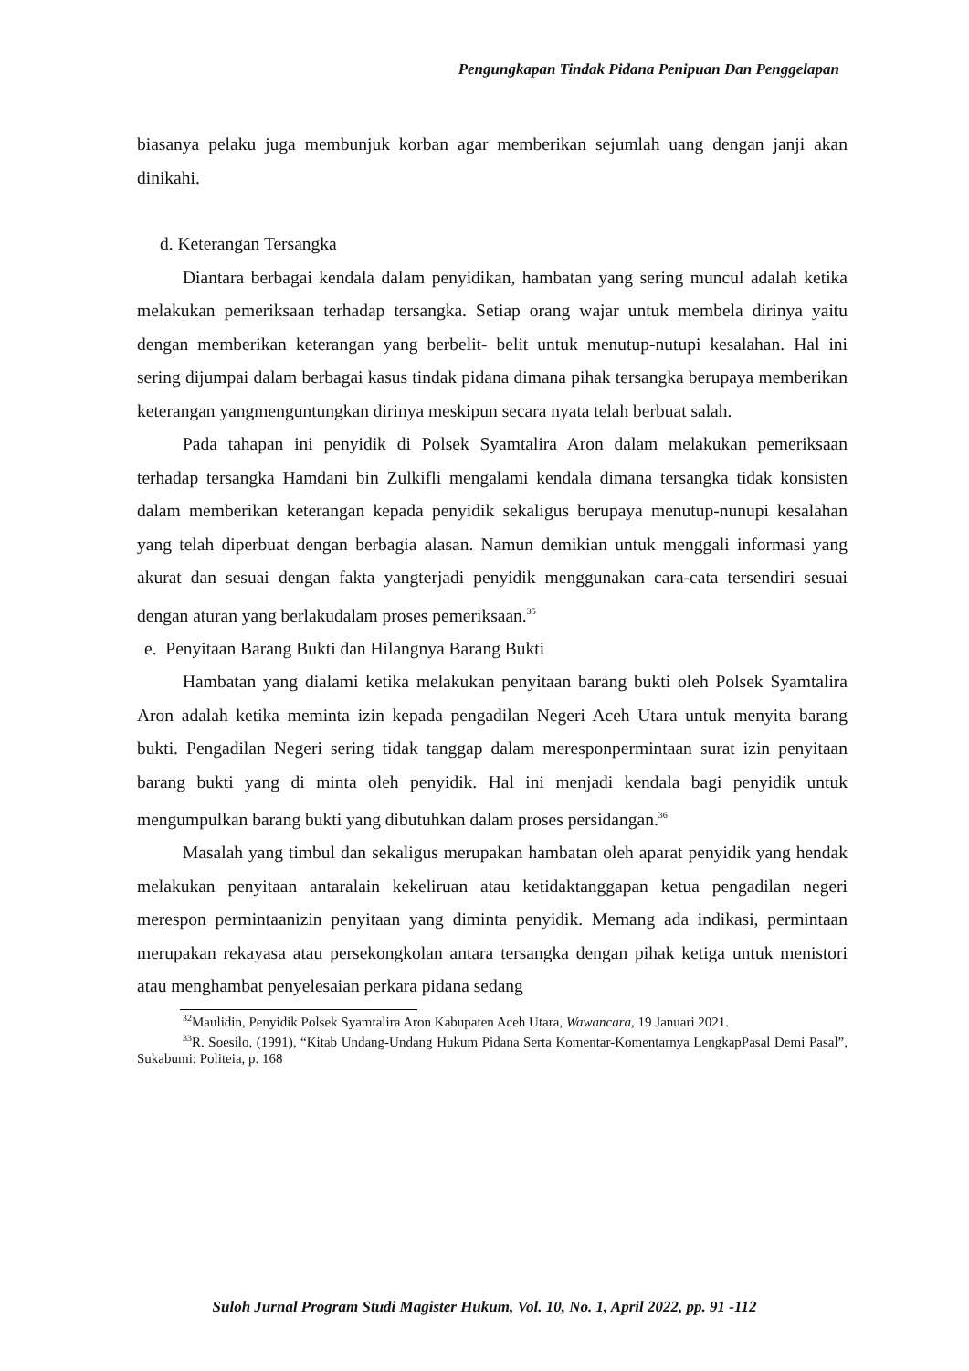Pengungkapan Tindak Pidana Penipuan Dan Penggelapan
biasanya pelaku juga membunjuk korban agar memberikan sejumlah uang dengan janji akan dinikahi.
d. Keterangan Tersangka
Diantara berbagai kendala dalam penyidikan, hambatan yang sering muncul adalah ketika melakukan pemeriksaan terhadap tersangka. Setiap orang wajar untuk membela dirinya yaitu dengan memberikan keterangan yang berbelit- belit untuk menutup-nutupi kesalahan. Hal ini sering dijumpai dalam berbagai kasus tindak pidana dimana pihak tersangka berupaya memberikan keterangan yangmenguntungkan dirinya meskipun secara nyata telah berbuat salah.
Pada tahapan ini penyidik di Polsek Syamtalira Aron dalam melakukan pemeriksaan terhadap tersangka Hamdani bin Zulkifli mengalami kendala dimana tersangka tidak konsisten dalam memberikan keterangan kepada penyidik sekaligus berupaya menutup-nunupi kesalahan yang telah diperbuat dengan berbagia alasan. Namun demikian untuk menggali informasi yang akurat dan sesuai dengan fakta yangterjadi penyidik menggunakan cara-cata tersendiri sesuai dengan aturan yang berlakudalam proses pemeriksaan.<sup>35</sup>
e. Penyitaan Barang Bukti dan Hilangnya Barang Bukti
Hambatan yang dialami ketika melakukan penyitaan barang bukti oleh Polsek Syamtalira Aron adalah ketika meminta izin kepada pengadilan Negeri Aceh Utara untuk menyita barang bukti. Pengadilan Negeri sering tidak tanggap dalam meresponpermintaan surat izin penyitaan barang bukti yang di minta oleh penyidik. Hal ini menjadi kendala bagi penyidik untuk mengumpulkan barang bukti yang dibutuhkan dalam proses persidangan.<sup>36</sup>
Masalah yang timbul dan sekaligus merupakan hambatan oleh aparat penyidik yang hendak melakukan penyitaan antaralain kekeliruan atau ketidaktanggapan ketua pengadilan negeri merespon permintaanizin penyitaan yang diminta penyidik. Memang ada indikasi, permintaan merupakan rekayasa atau persekongkolan antara tersangka dengan pihak ketiga untuk menistori atau menghambat penyelesaian perkara pidana sedang
<sup>32</sup> Maulidin, Penyidik Polsek Syamtalira Aron Kabupaten Aceh Utara, Wawancara, 19 Januari 2021.
<sup>33</sup> R. Soesilo, (1991), “Kitab Undang-Undang Hukum Pidana Serta Komentar-Komentarnya LengkapPasal Demi Pasal”, Sukabumi: Politeia, p. 168
Suloh Jurnal Program Studi Magister Hukum, Vol. 10, No. 1, April 2022, pp. 91 -112